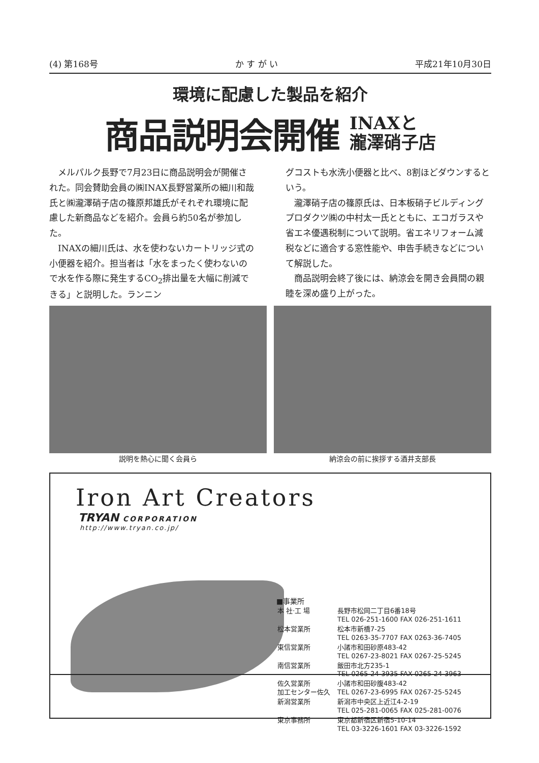(4) 第168号 か す が い 平成21年10月30日
環境に配慮した製品を紹介
商品説明会開催
INAXと
瀧澤硝子店
メルパルク長野で7月23日に商品説明会が開催された。同会賛助会員の㈱INAX長野営業所の細川和哉氏と㈱瀧澤硝子店の篠原邦雄氏がそれぞれ環境に配慮した新商品などを紹介。会員ら約50名が参加した。
INAXの細川氏は、水を使わないカートリッジ式の小便器を紹介。担当者は「水をまったく使わないので水を作る際に発生するCO<sub>2</sub>排出量を大幅に削減できる」と説明した。ランニン
グコストも水洗小便器と比べ、8割ほどダウンするという。
瀧澤硝子店の篠原氏は、日本板硝子ビルディングプロダクツ㈱の中村太一氏とともに、エコガラスや省エネ優遇税制について説明。省エネリフォーム減税などに適合する窓性能や、申告手続きなどについて解説した。
商品説明会終了後には、納涼会を開き会員間の親睦を深め盛り上がった。
説明を熱心に聞く会員ら 納涼会の前に挨拶する酒井支部長
Iron Art Creators
TRYAN CORPORATION
http://www.tryan.co.jp/
■事業所
| 本 社·工 場 | 長野市松岡二丁目6番18号 TEL 026-251-1600 FAX 026-251-1611 |
| 松本営業所 | 松本市新橋7-25 TEL 0263-35-7707 FAX 0263-36-7405 |
| 東信営業所 | 小諸市和田砂原483-42 TEL 0267-23-8021 FAX 0267-25-5245 |
| 南信営業所 | 飯田市北方235-1 TEL 0265-24-3935 FAX 0265-24-3963 |
| 佐久営業所 加工センター佐久 | 小諸市和田砂腹483-42 TEL 0267-23-6995 FAX 0267-25-5245 |
| 新潟営業所 | 新潟市中央区上近江4-2-19 TEL 025-281-0065 FAX 025-281-0076 |
| 東京事務所 | 東京都新宿区新宿5-10-14 TEL 03-3226-1601 FAX 03-3226-1592 |